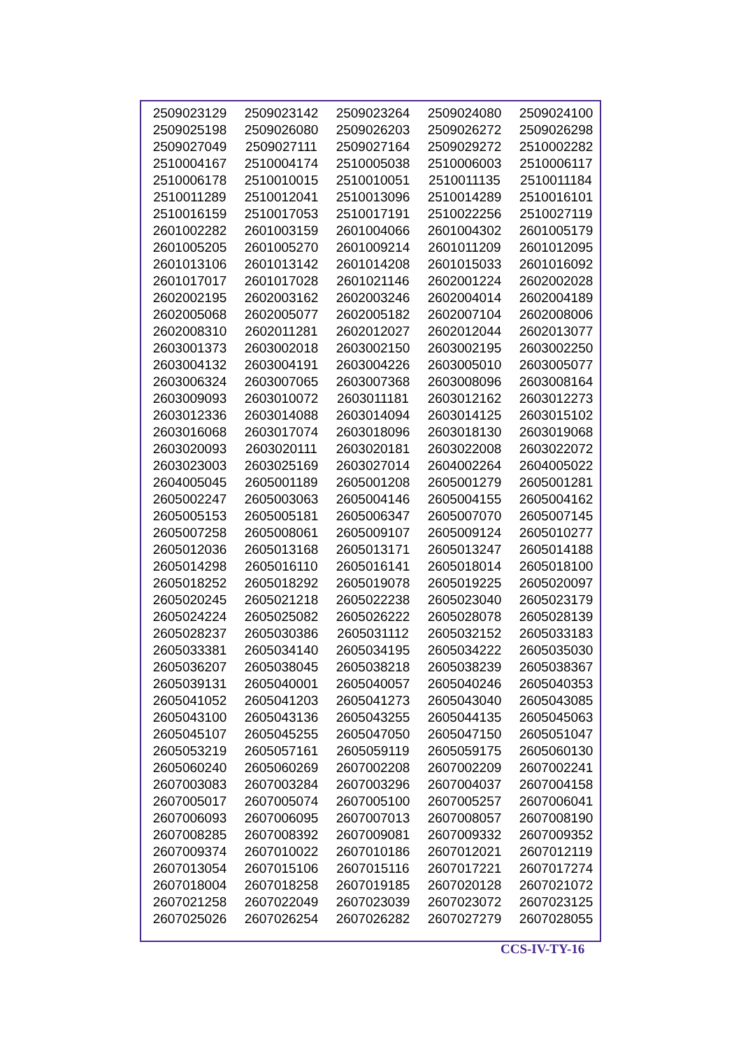| 2509023129 | 2509023142 | 2509023264 | 2509024080 | 2509024100 |
| 2509025198 | 2509026080 | 2509026203 | 2509026272 | 2509026298 |
| 2509027049 | 2509027111 | 2509027164 | 2509029272 | 2510002282 |
| 2510004167 | 2510004174 | 2510005038 | 2510006003 | 2510006117 |
| 2510006178 | 2510010015 | 2510010051 | 2510011135 | 2510011184 |
| 2510011289 | 2510012041 | 2510013096 | 2510014289 | 2510016101 |
| 2510016159 | 2510017053 | 2510017191 | 2510022256 | 2510027119 |
| 2601002282 | 2601003159 | 2601004066 | 2601004302 | 2601005179 |
| 2601005205 | 2601005270 | 2601009214 | 2601011209 | 2601012095 |
| 2601013106 | 2601013142 | 2601014208 | 2601015033 | 2601016092 |
| 2601017017 | 2601017028 | 2601021146 | 2602001224 | 2602002028 |
| 2602002195 | 2602003162 | 2602003246 | 2602004014 | 2602004189 |
| 2602005068 | 2602005077 | 2602005182 | 2602007104 | 2602008006 |
| 2602008310 | 2602011281 | 2602012027 | 2602012044 | 2602013077 |
| 2603001373 | 2603002018 | 2603002150 | 2603002195 | 2603002250 |
| 2603004132 | 2603004191 | 2603004226 | 2603005010 | 2603005077 |
| 2603006324 | 2603007065 | 2603007368 | 2603008096 | 2603008164 |
| 2603009093 | 2603010072 | 2603011181 | 2603012162 | 2603012273 |
| 2603012336 | 2603014088 | 2603014094 | 2603014125 | 2603015102 |
| 2603016068 | 2603017074 | 2603018096 | 2603018130 | 2603019068 |
| 2603020093 | 2603020111 | 2603020181 | 2603022008 | 2603022072 |
| 2603023003 | 2603025169 | 2603027014 | 2604002264 | 2604005022 |
| 2604005045 | 2605001189 | 2605001208 | 2605001279 | 2605001281 |
| 2605002247 | 2605003063 | 2605004146 | 2605004155 | 2605004162 |
| 2605005153 | 2605005181 | 2605006347 | 2605007070 | 2605007145 |
| 2605007258 | 2605008061 | 2605009107 | 2605009124 | 2605010277 |
| 2605012036 | 2605013168 | 2605013171 | 2605013247 | 2605014188 |
| 2605014298 | 2605016110 | 2605016141 | 2605018014 | 2605018100 |
| 2605018252 | 2605018292 | 2605019078 | 2605019225 | 2605020097 |
| 2605020245 | 2605021218 | 2605022238 | 2605023040 | 2605023179 |
| 2605024224 | 2605025082 | 2605026222 | 2605028078 | 2605028139 |
| 2605028237 | 2605030386 | 2605031112 | 2605032152 | 2605033183 |
| 2605033381 | 2605034140 | 2605034195 | 2605034222 | 2605035030 |
| 2605036207 | 2605038045 | 2605038218 | 2605038239 | 2605038367 |
| 2605039131 | 2605040001 | 2605040057 | 2605040246 | 2605040353 |
| 2605041052 | 2605041203 | 2605041273 | 2605043040 | 2605043085 |
| 2605043100 | 2605043136 | 2605043255 | 2605044135 | 2605045063 |
| 2605045107 | 2605045255 | 2605047050 | 2605047150 | 2605051047 |
| 2605053219 | 2605057161 | 2605059119 | 2605059175 | 2605060130 |
| 2605060240 | 2605060269 | 2607002208 | 2607002209 | 2607002241 |
| 2607003083 | 2607003284 | 2607003296 | 2607004037 | 2607004158 |
| 2607005017 | 2607005074 | 2607005100 | 2607005257 | 2607006041 |
| 2607006093 | 2607006095 | 2607007013 | 2607008057 | 2607008190 |
| 2607008285 | 2607008392 | 2607009081 | 2607009332 | 2607009352 |
| 2607009374 | 2607010022 | 2607010186 | 2607012021 | 2607012119 |
| 2607013054 | 2607015106 | 2607015116 | 2607017221 | 2607017274 |
| 2607018004 | 2607018258 | 2607019185 | 2607020128 | 2607021072 |
| 2607021258 | 2607022049 | 2607023039 | 2607023072 | 2607023125 |
| 2607025026 | 2607026254 | 2607026282 | 2607027279 | 2607028055 |
CCS-IV-TY-16